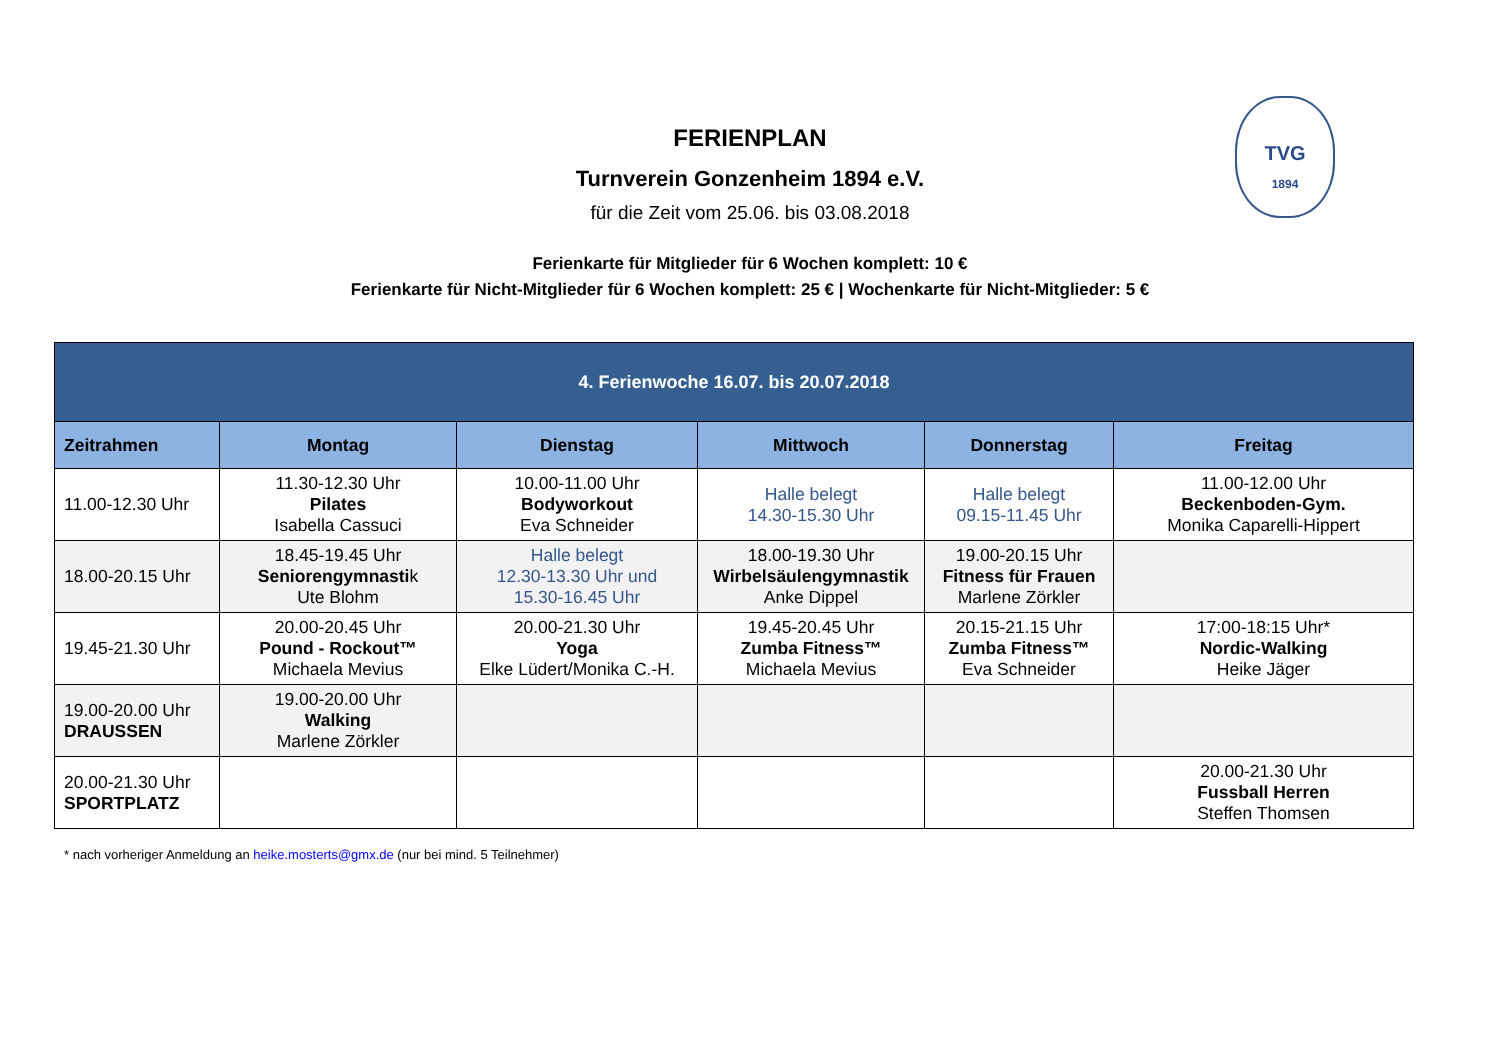TVG
1894
FERIENPLAN
Turnverein Gonzenheim 1894 e.V.
für die Zeit vom 25.06. bis 03.08.2018
Ferienkarte für Mitglieder für 6 Wochen komplett: 10 €
Ferienkarte für Nicht-Mitglieder für 6 Wochen komplett: 25 € | Wochenkarte für Nicht-Mitglieder: 5 €
| 4. Ferienwoche 16.07. bis 20.07.2018 | | | | | |
| --- | --- | --- | --- | --- | --- |
| Zeitrahmen | Montag | Dienstag | Mittwoch | Donnerstag | Freitag |
| 11.00-12.30 Uhr | 11.30-12.30 Uhr Pilates Isabella Cassuci | 10.00-11.00 Uhr Bodyworkout Eva Schneider | Halle belegt 14.30-15.30 Uhr | Halle belegt 09.15-11.45 Uhr | 11.00-12.00 Uhr Beckenboden-Gym. Monika Caparelli-Hippert |
| 18.00-20.15 Uhr | 18.45-19.45 Uhr Seniorengymnasti k Ute Blohm | Halle belegt 12.30-13.30 Uhr und 15.30-16.45 Uhr | 18.00-19.30 Uhr Wirbelsäulengymnastik Anke Dippel | 19.00-20.15 Uhr Fitness für Frauen Marlene Zörkler | |
| 19.45-21.30 Uhr | 20.00-20.45 Uhr Pound - Rockout™ Michaela Mevius | 20.00-21.30 Uhr Yoga Elke Lüdert/Monika C.-H. | 19.45-20.45 Uhr Zumba Fitness™ Michaela Mevius | 20.15-21.15 Uhr Zumba Fitness™ Eva Schneider | 17:00-18:15 Uhr* Nordic-Walking Heike Jäger |
| 19.00-20.00 Uhr DRAUSSEN | 19.00-20.00 Uhr Walking Marlene Zörkler | | | | |
| 20.00-21.30 Uhr SPORTPLATZ | | | | | 20.00-21.30 Uhr Fussball Herren Steffen Thomsen |
* nach vorheriger Anmeldung an heike.mosterts@gmx.de (nur bei mind. 5 Teilnehmer)